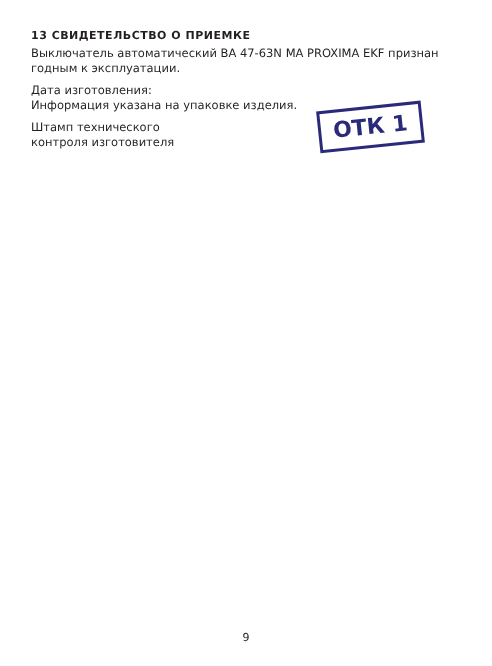13 СВИДЕТЕЛЬСТВО О ПРИЕМКЕ
Выключатель автоматический ВА 47-63N MA PROXIMA EKF признан годным к эксплуатации.
Дата изготовления:
Информация указана на упаковке изделия.
Штамп технического
контроля изготовителя
ОТК 1
9